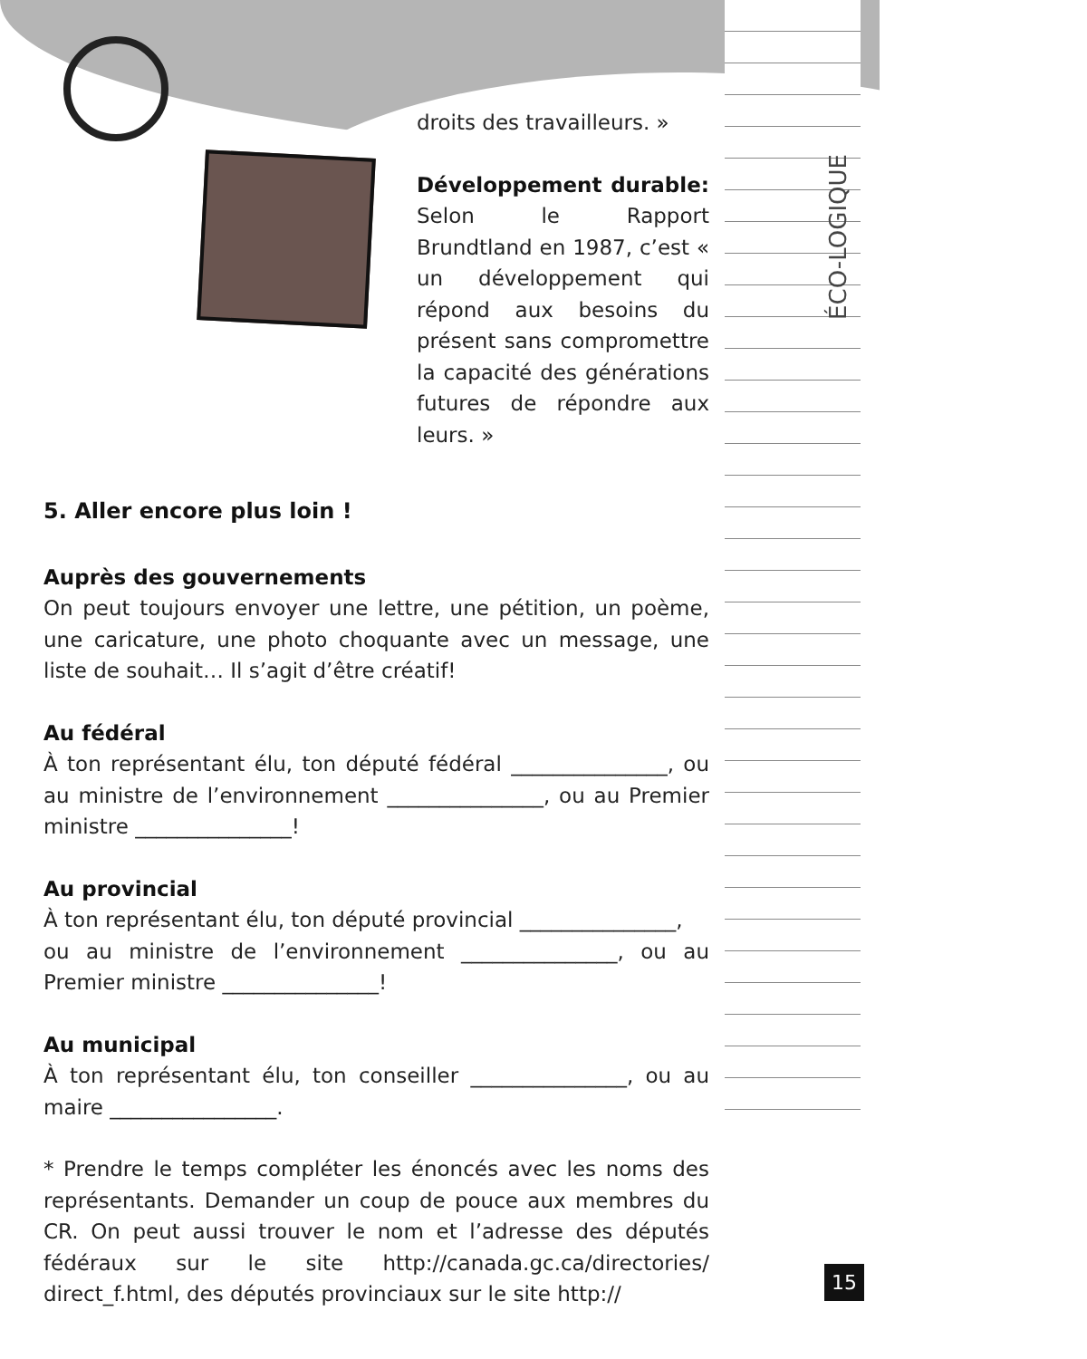ÉCO-LOGIQUE
droits des travailleurs. »
Développement durable: Selon le Rapport Brundtland en 1987, c’est « un développement qui répond aux besoins du présent sans compromettre la capacité des générations futures de répondre aux leurs. »
5. Aller encore plus loin !
Auprès des gouvernements
On peut toujours envoyer une lettre, une pétition, un poème, une caricature, une photo choquante avec un message, une liste de souhait… Il s’agit d’être créatif!
Au fédéral
À ton représentant élu, ton député fédéral _______________, ou au ministre de l’environnement _______________, ou au Premier ministre _______________!
Au provincial
À ton représentant élu, ton député provincial _______________,
ou au ministre de l’environnement _______________, ou au Premier ministre _______________!
Au municipal
À ton représentant élu, ton conseiller _______________, ou au maire ________________.
* Prendre le temps compléter les énoncés avec les noms des représentants. Demander un coup de pouce aux membres du CR. On peut aussi trouver le nom et l’adresse des députés fédéraux sur le site http://canada.gc.ca/directories/ direct_f.html, des députés provinciaux sur le site http://
15